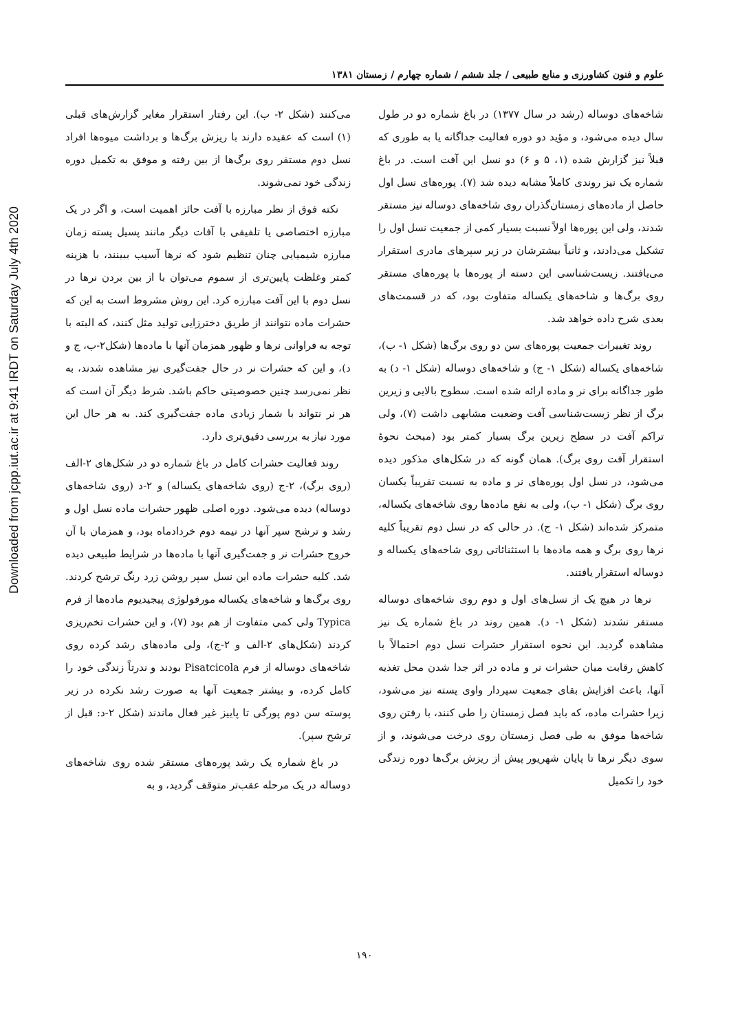Downloaded from jcpp.iut.ac.ir at 9:41 IRDT on Saturday July 4th 2020
علوم و فنون کشاورزی و منابع طبیعی / جلد ششم / شماره چهارم / زمستان ۱۳۸۱
شاخه‌های دوساله (رشد در سال ۱۳۷۷) در باغ شماره دو در طول سال دیده می‌شود، و مؤید دو دوره فعالیت جداگانه یا به طوری که قبلاً نیز گزارش شده (۱، ۵ و ۶) دو نسل این آفت است. در باغ شماره یک نیز روندی کاملاً مشابه دیده شد (۷). پوره‌های نسل اول حاصل از ماده‌های زمستان‌گذران روی شاخه‌های دوساله نیز مستقر شدند، ولی این پوره‌ها اولاً نسبت بسیار کمی از جمعیت نسل اول را تشکیل می‌دادند، و ثانیاً بیشترشان در زیر سپرهای مادری استقرار می‌یافتند. زیست‌شناسی این دسته از پوره‌ها با پوره‌های مستقر روی برگ‌ها و شاخه‌های یکساله متفاوت بود، که در قسمت‌های بعدی شرح داده خواهد شد.
روند تغییرات جمعیت پوره‌های سن دو روی برگ‌ها (شکل ۱- ب)، شاخه‌های یکساله (شکل ۱- ج) و شاخه‌های دوساله (شکل ۱- د) به طور جداگانه برای نر و ماده ارائه شده است. سطوح بالایی و زیرین برگ از نظر زیست‌شناسی آفت وضعیت مشابهی داشت (۷)، ولی تراکم آفت در سطح زیرین برگ بسیار کمتر بود (مبحث نحوهٔ استقرار آفت روی برگ). همان گونه که در شکل‌های مذکور دیده می‌شود، در نسل اول پوره‌های نر و ماده به نسبت تقریباً یکسان روی برگ (شکل ۱- ب)، ولی به نفع ماده‌ها روی شاخه‌های یکساله، متمرکز شده‌اند (شکل ۱- ج). در حالی که در نسل دوم تقریباً کلیه نرها روی برگ و همه ماده‌ها با استثنائاتی روی شاخه‌های یکساله و دوساله استقرار یافتند.
نرها در هیچ یک از نسل‌های اول و دوم روی شاخه‌های دوساله مستقر نشدند (شکل ۱- د). همین روند در باغ شماره یک نیز مشاهده گردید. این نحوه استقرار حشرات نسل دوم احتمالاً با کاهش رقابت میان حشرات نر و ماده در اثر جدا شدن محل تغذیه آنها، باعث افزایش بقای جمعیت سپردار واوی پسته نیز می‌شود، زیرا حشرات ماده، که باید فصل زمستان را طی کنند، با رفتن روی شاخه‌ها موفق به طی فصل زمستان روی درخت می‌شوند، و از سوی دیگر نرها تا پایان شهریور پیش از ریزش برگ‌ها دوره زندگی خود را تکمیل
می‌کنند (شکل ۲- ب). این رفتار استقرار مغایر گزارش‌های قبلی (۱) است که عقیده دارند با ریزش برگ‌ها و برداشت میوه‌ها افراد نسل دوم مستقر روی برگ‌ها از بین رفته و موفق به تکمیل دوره زندگی خود نمی‌شوند.
نکته فوق از نظر مبارزه با آفت حائز اهمیت است، و اگر در یک مبارزه اختصاصی یا تلفیقی با آفات دیگر مانند پسیل پسته زمان مبارزه شیمیایی چنان تنظیم شود که نرها آسیب ببینند، با هزینه کمتر وغلظت پایین‌تری از سموم می‌توان با از بین بردن نرها در نسل دوم با این آفت مبارزه کرد. این روش مشروط است به این که حشرات ماده نتوانند از طریق دخترزایی تولید مثل کنند، که البته با توجه به فراوانی نرها و ظهور همزمان آنها با ماده‌ها (شکل۲-ب، ج و د)، و این که حشرات نر در حال جفت‌گیری نیز مشاهده شدند، به نظر نمی‌رسد چنین خصوصیتی حاکم باشد. شرط دیگر آن است که هر نر نتواند با شمار زیادی ماده جفت‌گیری کند. به هر حال این مورد نیاز به بررسی دقیق‌تری دارد.
روند فعالیت حشرات کامل در باغ شماره دو در شکل‌های ۲-الف (روی برگ)، ۲-ج (روی شاخه‌های یکساله) و ۲-د (روی شاخه‌های دوساله) دیده می‌شود. دوره اصلی ظهور حشرات ماده نسل اول و رشد و ترشح سپر آنها در نیمه دوم خردادماه بود، و همزمان با آن خروج حشرات نر و جفت‌گیری آنها با ماده‌ها در شرایط طبیعی دیده شد. کلیه حشرات ماده این نسل سپر روشن زرد رنگ ترشح کردند. روی برگ‌ها و شاخه‌های یکساله مورفولوژی پیجیدیوم ماده‌ها از فرم Typica ولی کمی متفاوت از هم بود (۷)، و این حشرات تخم‌ریزی کردند (شکل‌های ۲-الف و ۲-ج)، ولی ماده‌های رشد کرده روی شاخه‌های دوساله از فرم Pisatcicola بودند و ندرتاً زندگی خود را کامل کرده، و بیشتر جمعیت آنها به صورت رشد نکرده در زیر پوسته سن دوم پورگی تا پاییز غیر فعال ماندند (شکل ۲-د: قبل از ترشح سپر).
در باغ شماره یک رشد پوره‌های مستقر شده روی شاخه‌های دوساله در یک مرحله عقب‌تر متوقف گردید، و به
۱۹۰